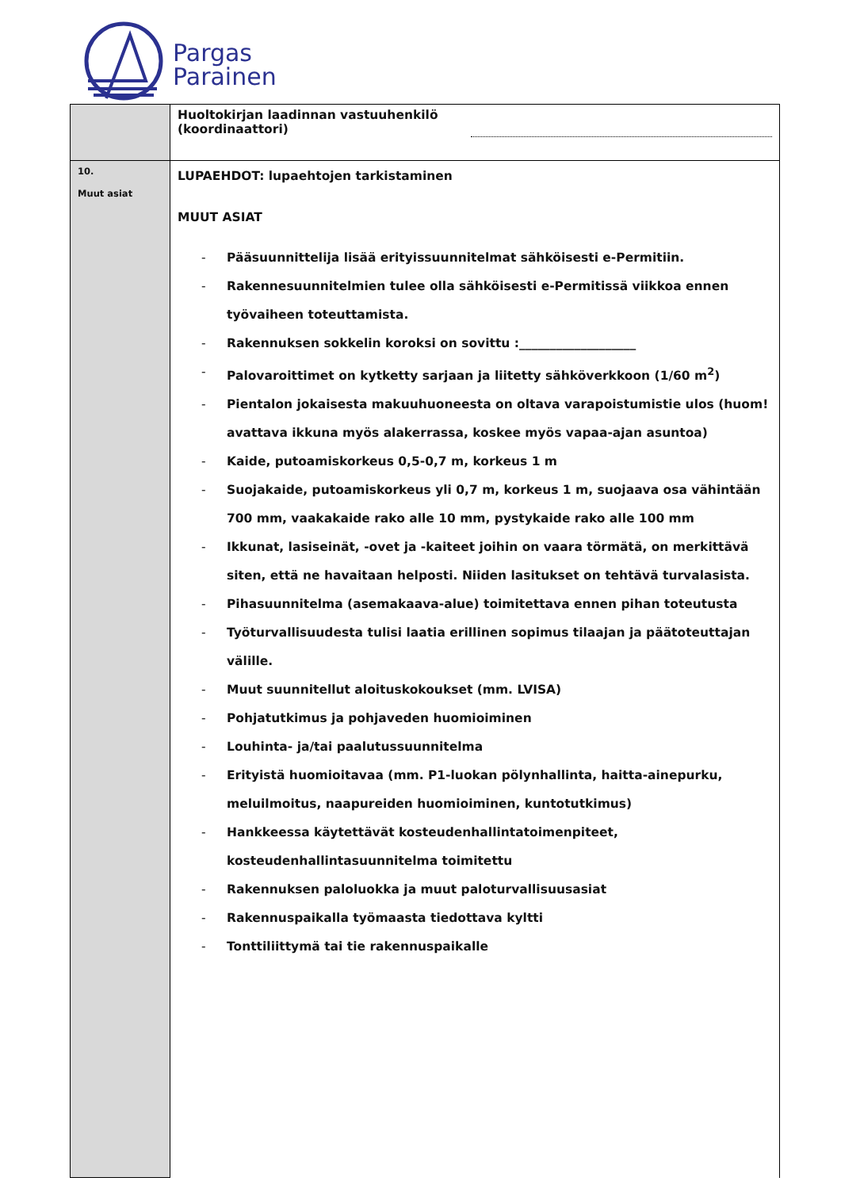Pargas
Parainen
| | Huoltokirjan laadinnan vastuuhenkilö (koordinaattori) |
| 10. Muut asiat | LUPAEHDOT: lupaehtojen tarkistaminen MUUT ASIAT - Pääsuunnittelija lisää erityissuunnitelmat sähköisesti e-Permitiin. - Rakennesuunnitelmien tulee olla sähköisesti e-Permitissä viikkoa ennen työvaiheen toteuttamista. - Rakennuksen sokkelin koroksi on sovittu :___________________ - Palovaroittimet on kytketty sarjaan ja liitetty sähköverkkoon (1/60 m<sup>2</sup>) - Pientalon jokaisesta makuuhuoneesta on oltava varapoistumistie ulos (huom! avattava ikkuna myös alakerrassa, koskee myös vapaa-ajan asuntoa) - Kaide, putoamiskorkeus 0,5-0,7 m, korkeus 1 m - Suojakaide, putoamiskorkeus yli 0,7 m, korkeus 1 m, suojaava osa vähintään 700 mm, vaakakaide rako alle 10 mm, pystykaide rako alle 100 mm - Ikkunat, lasiseinät, -ovet ja -kaiteet joihin on vaara törmätä, on merkittävä siten, että ne havaitaan helposti. Niiden lasitukset on tehtävä turvalasista. - Pihasuunnitelma (asemakaava-alue) toimitettava ennen pihan toteutusta - Työturvallisuudesta tulisi laatia erillinen sopimus tilaajan ja päätoteuttajan välille. - Muut suunnitellut aloituskokoukset (mm. LVISA) - Pohjatutkimus ja pohjaveden huomioiminen - Louhinta- ja/tai paalutussuunnitelma - Erityistä huomioitavaa (mm. P1-luokan pölynhallinta, haitta-ainepurku, meluilmoitus, naapureiden huomioiminen, kuntotutkimus) - Hankkeessa käytettävät kosteudenhallintatoimenpiteet, kosteudenhallintasuunnitelma toimitettu - Rakennuksen paloluokka ja muut paloturvallisuusasiat - Rakennuspaikalla työmaasta tiedottava kyltti - Tonttiliittymä tai tie rakennuspaikalle |